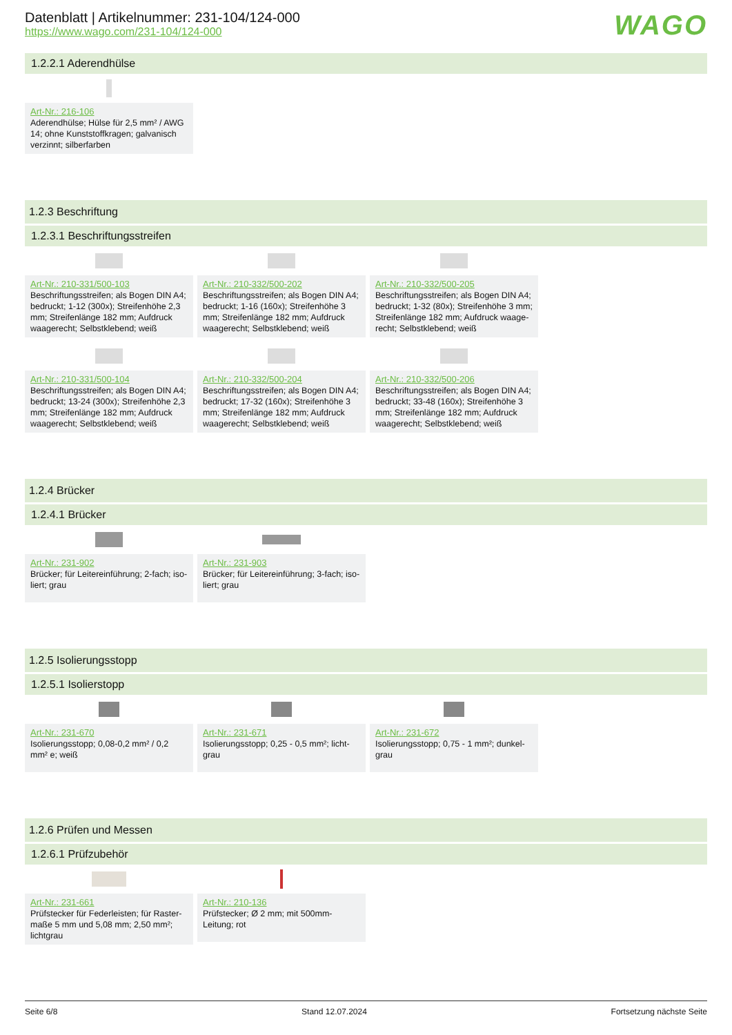Datenblatt | Artikelnummer: 231-104/124-000
https://www.wago.com/231-104/124-000
WAGO
1.2.2.1 Aderendhülse
Art-Nr.: 216-106
Aderendhülse; Hülse für 2,5 mm² / AWG 14; ohne Kunststoffkragen; galvanisch verzinnt; silberfarben
1.2.3 Beschriftung
1.2.3.1 Beschriftungsstreifen
Art-Nr.: 210-331/500-103
Beschriftungsstreifen; als Bogen DIN A4; bedruckt; 1-12 (300x); Streifenhöhe 2,3 mm; Streifenlänge 182 mm; Aufdruck waagerecht; Selbstklebend; weiß
Art-Nr.: 210-332/500-202
Beschriftungsstreifen; als Bogen DIN A4; bedruckt; 1-16 (160x); Streifenhöhe 3 mm; Streifenlänge 182 mm; Aufdruck waagerecht; Selbstklebend; weiß
Art-Nr.: 210-332/500-205
Beschriftungsstreifen; als Bogen DIN A4; bedruckt; 1-32 (80x); Streifenhöhe 3 mm; Streifenlänge 182 mm; Aufdruck waage­recht; Selbstklebend; weiß
Art-Nr.: 210-331/500-104
Beschriftungsstreifen; als Bogen DIN A4; bedruckt; 13-24 (300x); Streifenhöhe 2,3 mm; Streifenlänge 182 mm; Aufdruck waagerecht; Selbstklebend; weiß
Art-Nr.: 210-332/500-204
Beschriftungsstreifen; als Bogen DIN A4; bedruckt; 17-32 (160x); Streifenhöhe 3 mm; Streifenlänge 182 mm; Aufdruck waagerecht; Selbstklebend; weiß
Art-Nr.: 210-332/500-206
Beschriftungsstreifen; als Bogen DIN A4; bedruckt; 33-48 (160x); Streifenhöhe 3 mm; Streifenlänge 182 mm; Aufdruck waagerecht; Selbstklebend; weiß
1.2.4 Brücker
1.2.4.1 Brücker
Art-Nr.: 231-902
Brücker; für Leitereinführung; 2-fach; iso­liert; grau
Art-Nr.: 231-903
Brücker; für Leitereinführung; 3-fach; iso­liert; grau
1.2.5 Isolierungsstopp
1.2.5.1 Isolierstopp
Art-Nr.: 231-670
Isolierungsstopp; 0,08-0,2 mm² / 0,2 mm² e; weiß
Art-Nr.: 231-671
Isolierungsstopp; 0,25 - 0,5 mm²; licht­grau
Art-Nr.: 231-672
Isolierungsstopp; 0,75 - 1 mm²; dunkel­grau
1.2.6 Prüfen und Messen
1.2.6.1 Prüfzubehör
Art-Nr.: 231-661
Prüfstecker für Federleisten; für Raster­maße 5 mm und 5,08 mm; 2,50 mm²; licht­grau
Art-Nr.: 210-136
Prüfstecker; Ø 2 mm; mit 500mm-Leitung; rot
Seite 6/8 Stand 12.07.2024 Fortsetzung nächste Seite